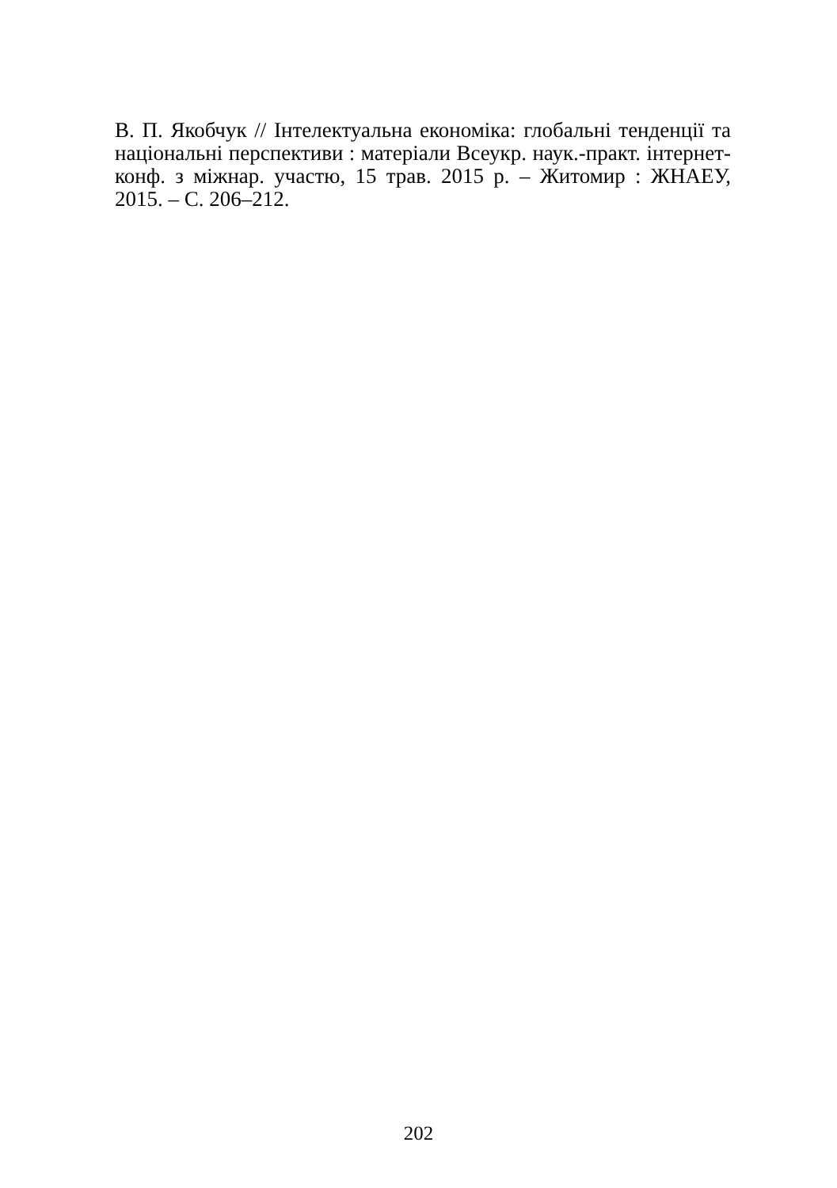В. П. Якобчук // Інтелектуальна економіка: глобальні тенденції та національні перспективи : матеріали Всеукр. наук.-практ. інтернет-конф. з міжнар. участю, 15 трав. 2015 р. – Житомир : ЖНАЕУ, 2015. – С. 206–212.
202